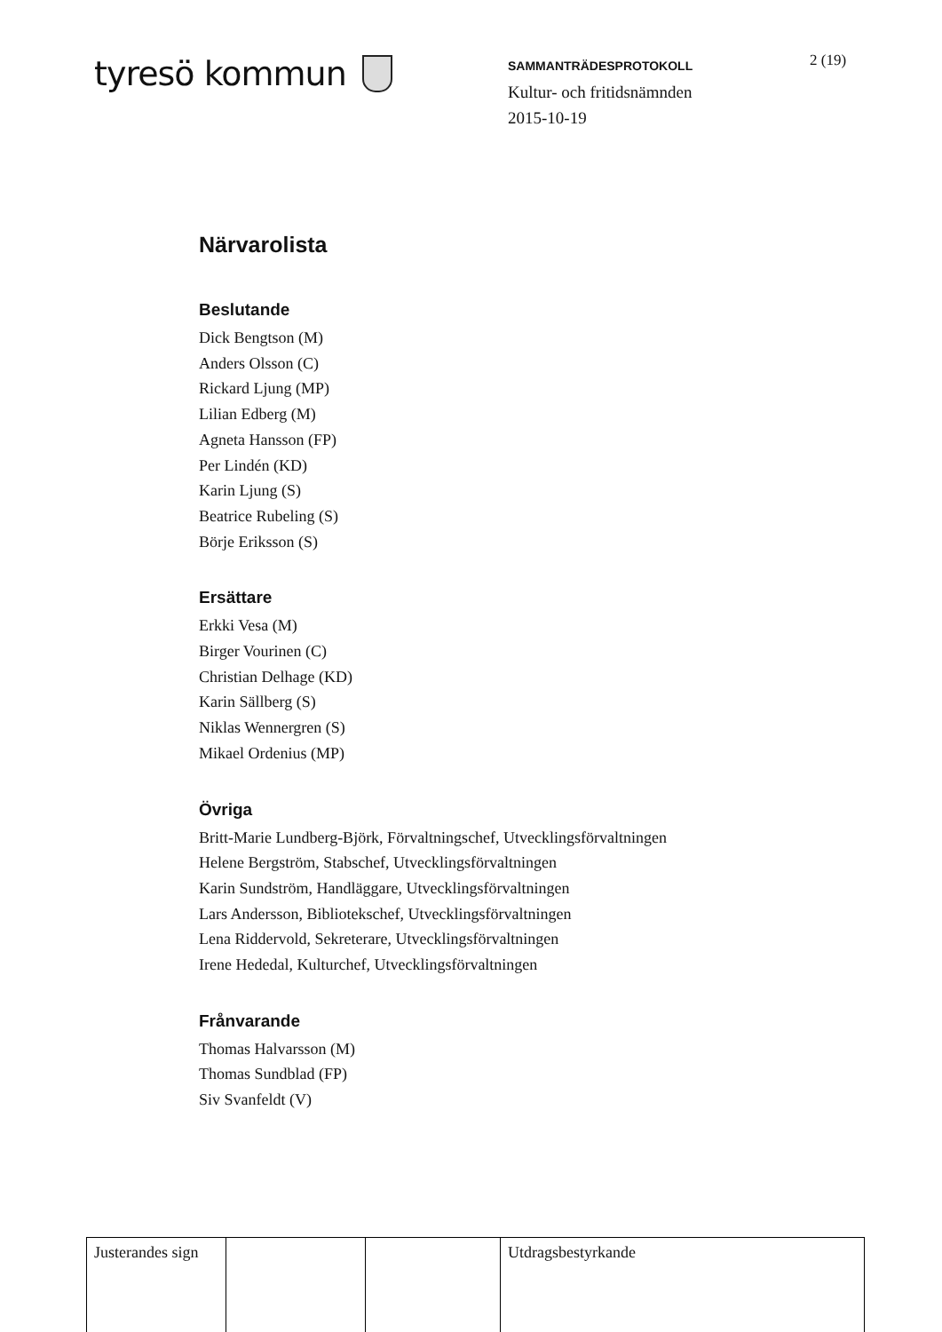tyresö kommun
SAMMANTRÄDESPROTOKOLL
Kultur- och fritidsnämnden
2015-10-19
2 (19)
Närvarolista
Beslutande
Dick Bengtson (M)
Anders Olsson (C)
Rickard Ljung (MP)
Lilian Edberg (M)
Agneta Hansson (FP)
Per Lindén (KD)
Karin Ljung (S)
Beatrice Rubeling (S)
Börje Eriksson (S)
Ersättare
Erkki Vesa (M)
Birger Vourinen (C)
Christian Delhage (KD)
Karin Sällberg (S)
Niklas Wennergren (S)
Mikael Ordenius (MP)
Övriga
Britt-Marie Lundberg-Björk, Förvaltningschef, Utvecklingsförvaltningen
Helene Bergström, Stabschef, Utvecklingsförvaltningen
Karin Sundström, Handläggare, Utvecklingsförvaltningen
Lars Andersson, Bibliotekschef, Utvecklingsförvaltningen
Lena Riddervold, Sekreterare, Utvecklingsförvaltningen
Irene Hededal, Kulturchef, Utvecklingsförvaltningen
Frånvarande
Thomas Halvarsson (M)
Thomas Sundblad (FP)
Siv Svanfeldt (V)
| Justerandes sign | | | Utdragsbestyrkande |